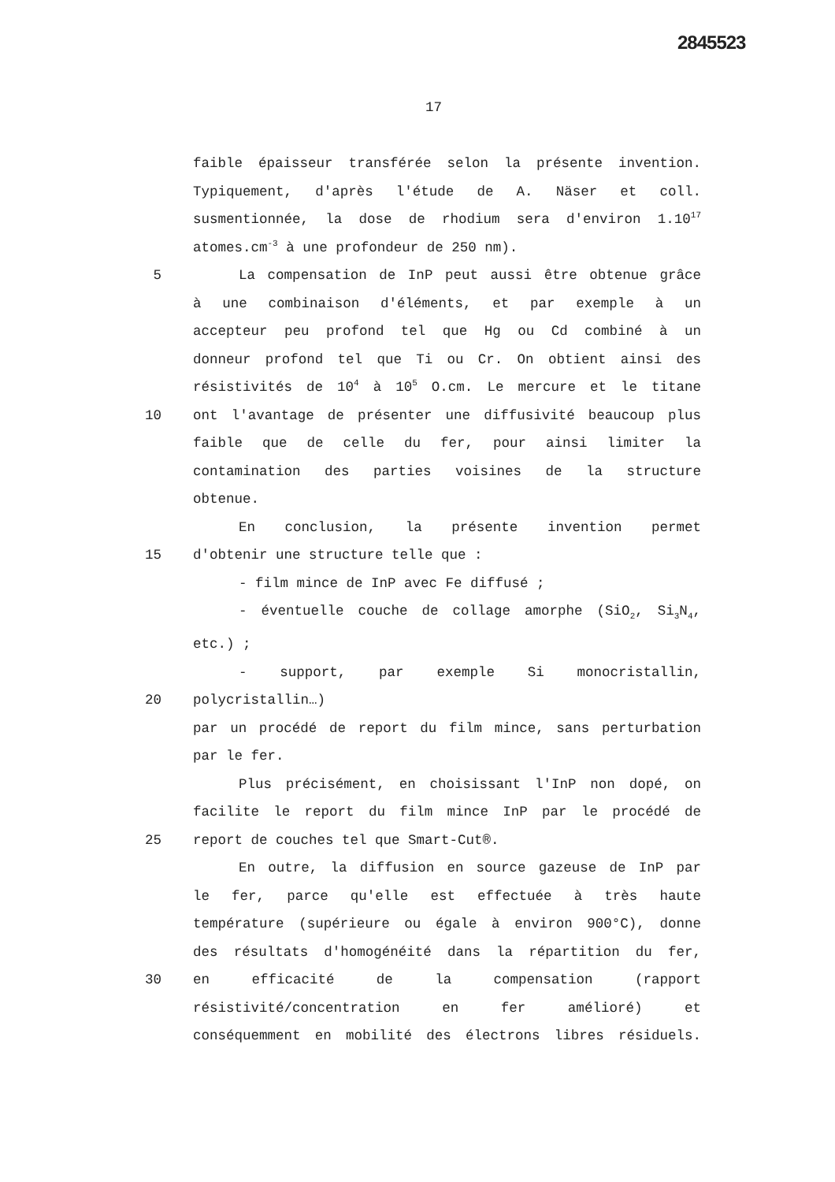2845523
17
faible épaisseur transférée selon la présente invention.
Typiquement, d'après l'étude de A. Näser et coll.
susmentionnée, la dose de rhodium sera d'environ 1.10<sup>17</sup>
atomes.cm<sup>-3</sup> à une profondeur de 250 nm).
5 La compensation de InP peut aussi être obtenue grâce
à une combinaison d'éléments, et par exemple à un
accepteur peu profond tel que Hg ou Cd combiné à un
donneur profond tel que Ti ou Cr. On obtient ainsi des
résistivités de 10<sup>4</sup> à 10<sup>5</sup> O.cm. Le mercure et le titane
10 ont l'avantage de présenter une diffusivité beaucoup plus
faible que de celle du fer, pour ainsi limiter la
contamination des parties voisines de la structure
obtenue.
En conclusion, la présente invention permet
15 d'obtenir une structure telle que :
- film mince de InP avec Fe diffusé ;
- éventuelle couche de collage amorphe (SiO<sub>2</sub>, Si<sub>3</sub>N<sub>4</sub>,
etc.) ;
- support, par exemple Si monocristallin,
20 polycristallin…)
par un procédé de report du film mince, sans perturbation
par le fer.
Plus précisément, en choisissant l'InP non dopé, on
facilite le report du film mince InP par le procédé de
25 report de couches tel que Smart-Cut®.
En outre, la diffusion en source gazeuse de InP par
le fer, parce qu'elle est effectuée à très haute
température (supérieure ou égale à environ 900°C), donne
des résultats d'homogénéité dans la répartition du fer,
30 en efficacité de la compensation (rapport
résistivité/concentration en fer amélioré) et
conséquemment en mobilité des électrons libres résiduels.